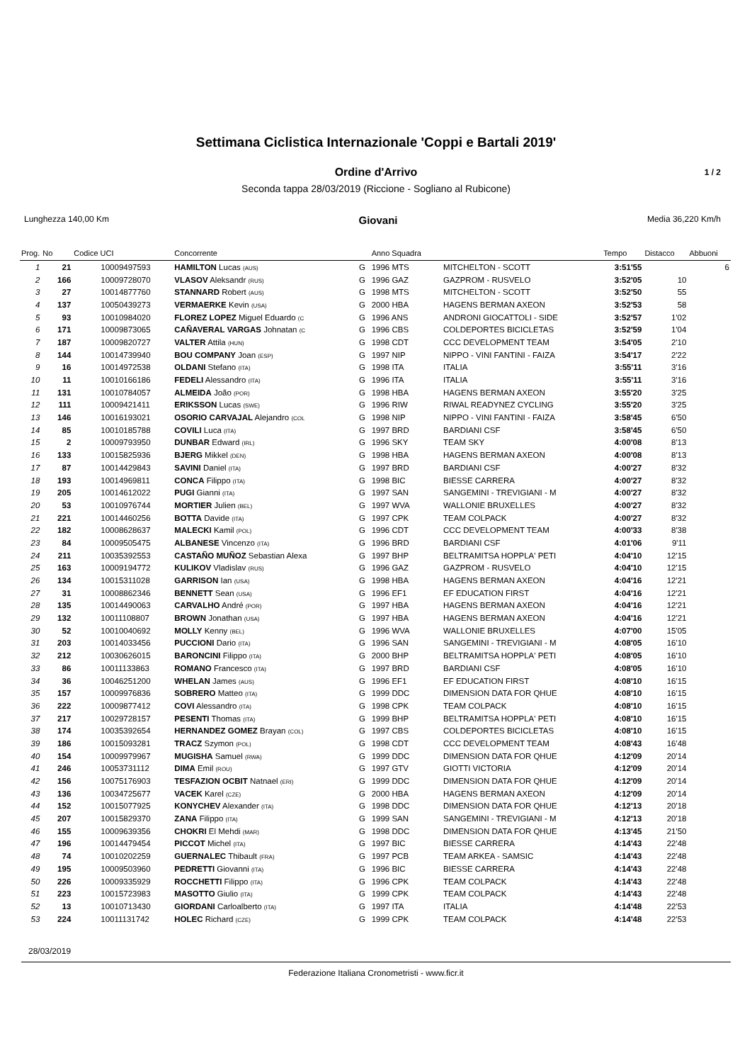Settimana Ciclistica Internazionale 'Coppi e Bartali 2019'
Ordine d'Arrivo 1 / 2
Seconda tappa 28/03/2019 (Riccione - Sogliano al Rubicone)
Lunghezza 140,00 Km
Giovani
Media 36,220 Km/h
| Prog. | No | Codice UCI | Concorrente | | Anno Squadra | | Tempo | Distacco | Abbuoni |
| --- | --- | --- | --- | --- | --- | --- | --- | --- | --- |
| 1 | 21 | 10009497593 | HAMILTON Lucas (AUS) | G | 1996 MTS | MITCHELTON - SCOTT | 3:51'55 | | 6 |
| 2 | 166 | 10009728070 | VLASOV Aleksandr (RUS) | G | 1996 GAZ | GAZPROM - RUSVELO | 3:52'05 | 10 | |
| 3 | 27 | 10014877760 | STANNARD Robert (AUS) | G | 1998 MTS | MITCHELTON - SCOTT | 3:52'50 | 55 | |
| 4 | 137 | 10050439273 | VERMAERKE Kevin (USA) | G | 2000 HBA | HAGENS BERMAN AXEON | 3:52'53 | 58 | |
| 5 | 93 | 10010984020 | FLOREZ LOPEZ Miguel Eduardo (C | G | 1996 ANS | ANDRONI GIOCATTOLI - SIDE | 3:52'57 | 1'02 | |
| 6 | 171 | 10009873065 | CAÑAVERAL VARGAS Johnatan (C | G | 1996 CBS | COLDEPORTES BICICLETAS | 3:52'59 | 1'04 | |
| 7 | 187 | 10009820727 | VALTER Attila (HUN) | G | 1998 CDT | CCC DEVELOPMENT TEAM | 3:54'05 | 2'10 | |
| 8 | 144 | 10014739940 | BOU COMPANY Joan (ESP) | G | 1997 NIP | NIPPO - VINI FANTINI - FAIZA | 3:54'17 | 2'22 | |
| 9 | 16 | 10014972538 | OLDANI Stefano (ITA) | G | 1998 ITA | ITALIA | 3:55'11 | 3'16 | |
| 10 | 11 | 10010166186 | FEDELI Alessandro (ITA) | G | 1996 ITA | ITALIA | 3:55'11 | 3'16 | |
| 11 | 131 | 10010784057 | ALMEIDA João (POR) | G | 1998 HBA | HAGENS BERMAN AXEON | 3:55'20 | 3'25 | |
| 12 | 111 | 10009421411 | ERIKSSON Lucas (SWE) | G | 1996 RIW | RIWAL READYNEZ CYCLING | 3:55'20 | 3'25 | |
| 13 | 146 | 10016193021 | OSORIO CARVAJAL Alejandro (COL | G | 1998 NIP | NIPPO - VINI FANTINI - FAIZA | 3:58'45 | 6'50 | |
| 14 | 85 | 10010185788 | COVILI Luca (ITA) | G | 1997 BRD | BARDIANI CSF | 3:58'45 | 6'50 | |
| 15 | 2 | 10009793950 | DUNBAR Edward (IRL) | G | 1996 SKY | TEAM SKY | 4:00'08 | 8'13 | |
| 16 | 133 | 10015825936 | BJERG Mikkel (DEN) | G | 1998 HBA | HAGENS BERMAN AXEON | 4:00'08 | 8'13 | |
| 17 | 87 | 10014429843 | SAVINI Daniel (ITA) | G | 1997 BRD | BARDIANI CSF | 4:00'27 | 8'32 | |
| 18 | 193 | 10014969811 | CONCA Filippo (ITA) | G | 1998 BIC | BIESSE CARRERA | 4:00'27 | 8'32 | |
| 19 | 205 | 10014612022 | PUGI Gianni (ITA) | G | 1997 SAN | SANGEMINI - TREVIGIANI - M | 4:00'27 | 8'32 | |
| 20 | 53 | 10010976744 | MORTIER Julien (BEL) | G | 1997 WVA | WALLONIE BRUXELLES | 4:00'27 | 8'32 | |
| 21 | 221 | 10014460256 | BOTTA Davide (ITA) | G | 1997 CPK | TEAM COLPACK | 4:00'27 | 8'32 | |
| 22 | 182 | 10008628637 | MALECKI Kamil (POL) | G | 1996 CDT | CCC DEVELOPMENT TEAM | 4:00'33 | 8'38 | |
| 23 | 84 | 10009505475 | ALBANESE Vincenzo (ITA) | G | 1996 BRD | BARDIANI CSF | 4:01'06 | 9'11 | |
| 24 | 211 | 10035392553 | CASTAÑO MUÑOZ Sebastian Alexa | G | 1997 BHP | BELTRAMITSA HOPPLA' PETI | 4:04'10 | 12'15 | |
| 25 | 163 | 10009194772 | KULIKOV Vladislav (RUS) | G | 1996 GAZ | GAZPROM - RUSVELO | 4:04'10 | 12'15 | |
| 26 | 134 | 10015311028 | GARRISON Ian (USA) | G | 1998 HBA | HAGENS BERMAN AXEON | 4:04'16 | 12'21 | |
| 27 | 31 | 10008862346 | BENNETT Sean (USA) | G | 1996 EF1 | EF EDUCATION FIRST | 4:04'16 | 12'21 | |
| 28 | 135 | 10014490063 | CARVALHO André (POR) | G | 1997 HBA | HAGENS BERMAN AXEON | 4:04'16 | 12'21 | |
| 29 | 132 | 10011108807 | BROWN Jonathan (USA) | G | 1997 HBA | HAGENS BERMAN AXEON | 4:04'16 | 12'21 | |
| 30 | 52 | 10010040692 | MOLLY Kenny (BEL) | G | 1996 WVA | WALLONIE BRUXELLES | 4:07'00 | 15'05 | |
| 31 | 203 | 10014033456 | PUCCIONI Dario (ITA) | G | 1996 SAN | SANGEMINI - TREVIGIANI - M | 4:08'05 | 16'10 | |
| 32 | 212 | 10030626015 | BARONCINI Filippo (ITA) | G | 2000 BHP | BELTRAMITSA HOPPLA' PETI | 4:08'05 | 16'10 | |
| 33 | 86 | 10011133863 | ROMANO Francesco (ITA) | G | 1997 BRD | BARDIANI CSF | 4:08'05 | 16'10 | |
| 34 | 36 | 10046251200 | WHELAN James (AUS) | G | 1996 EF1 | EF EDUCATION FIRST | 4:08'10 | 16'15 | |
| 35 | 157 | 10009976836 | SOBRERO Matteo (ITA) | G | 1999 DDC | DIMENSION DATA FOR QHUE | 4:08'10 | 16'15 | |
| 36 | 222 | 10009877412 | COVI Alessandro (ITA) | G | 1998 CPK | TEAM COLPACK | 4:08'10 | 16'15 | |
| 37 | 217 | 10029728157 | PESENTI Thomas (ITA) | G | 1999 BHP | BELTRAMITSA HOPPLA' PETI | 4:08'10 | 16'15 | |
| 38 | 174 | 10035392654 | HERNANDEZ GOMEZ Brayan (COL) | G | 1997 CBS | COLDEPORTES BICICLETAS | 4:08'10 | 16'15 | |
| 39 | 186 | 10015093281 | TRACZ Szymon (POL) | G | 1998 CDT | CCC DEVELOPMENT TEAM | 4:08'43 | 16'48 | |
| 40 | 154 | 10009979967 | MUGISHA Samuel (RWA) | G | 1999 DDC | DIMENSION DATA FOR QHUE | 4:12'09 | 20'14 | |
| 41 | 246 | 10053731112 | DIMA Emil (ROU) | G | 1997 GTV | GIOTTI VICTORIA | 4:12'09 | 20'14 | |
| 42 | 156 | 10075176903 | TESFAZION OCBIT Natnael (ERI) | G | 1999 DDC | DIMENSION DATA FOR QHUE | 4:12'09 | 20'14 | |
| 43 | 136 | 10034725677 | VACEK Karel (CZE) | G | 2000 HBA | HAGENS BERMAN AXEON | 4:12'09 | 20'14 | |
| 44 | 152 | 10015077925 | KONYCHEV Alexander (ITA) | G | 1998 DDC | DIMENSION DATA FOR QHUE | 4:12'13 | 20'18 | |
| 45 | 207 | 10015829370 | ZANA Filippo (ITA) | G | 1999 SAN | SANGEMINI - TREVIGIANI - M | 4:12'13 | 20'18 | |
| 46 | 155 | 10009639356 | CHOKRI El Mehdi (MAR) | G | 1998 DDC | DIMENSION DATA FOR QHUE | 4:13'45 | 21'50 | |
| 47 | 196 | 10014479454 | PICCOT Michel (ITA) | G | 1997 BIC | BIESSE CARRERA | 4:14'43 | 22'48 | |
| 48 | 74 | 10010202259 | GUERNALEC Thibault (FRA) | G | 1997 PCB | TEAM ARKEA - SAMSIC | 4:14'43 | 22'48 | |
| 49 | 195 | 10009503960 | PEDRETTI Giovanni (ITA) | G | 1996 BIC | BIESSE CARRERA | 4:14'43 | 22'48 | |
| 50 | 226 | 10009335929 | ROCCHETTI Filippo (ITA) | G | 1996 CPK | TEAM COLPACK | 4:14'43 | 22'48 | |
| 51 | 223 | 10015723983 | MASOTTO Giulio (ITA) | G | 1999 CPK | TEAM COLPACK | 4:14'43 | 22'48 | |
| 52 | 13 | 10010713430 | GIORDANI Carloalberto (ITA) | G | 1997 ITA | ITALIA | 4:14'48 | 22'53 | |
| 53 | 224 | 10011131742 | HOLEC Richard (CZE) | G | 1999 CPK | TEAM COLPACK | 4:14'48 | 22'53 | |
28/03/2019
Federazione Italiana Cronometristi - www.ficr.it